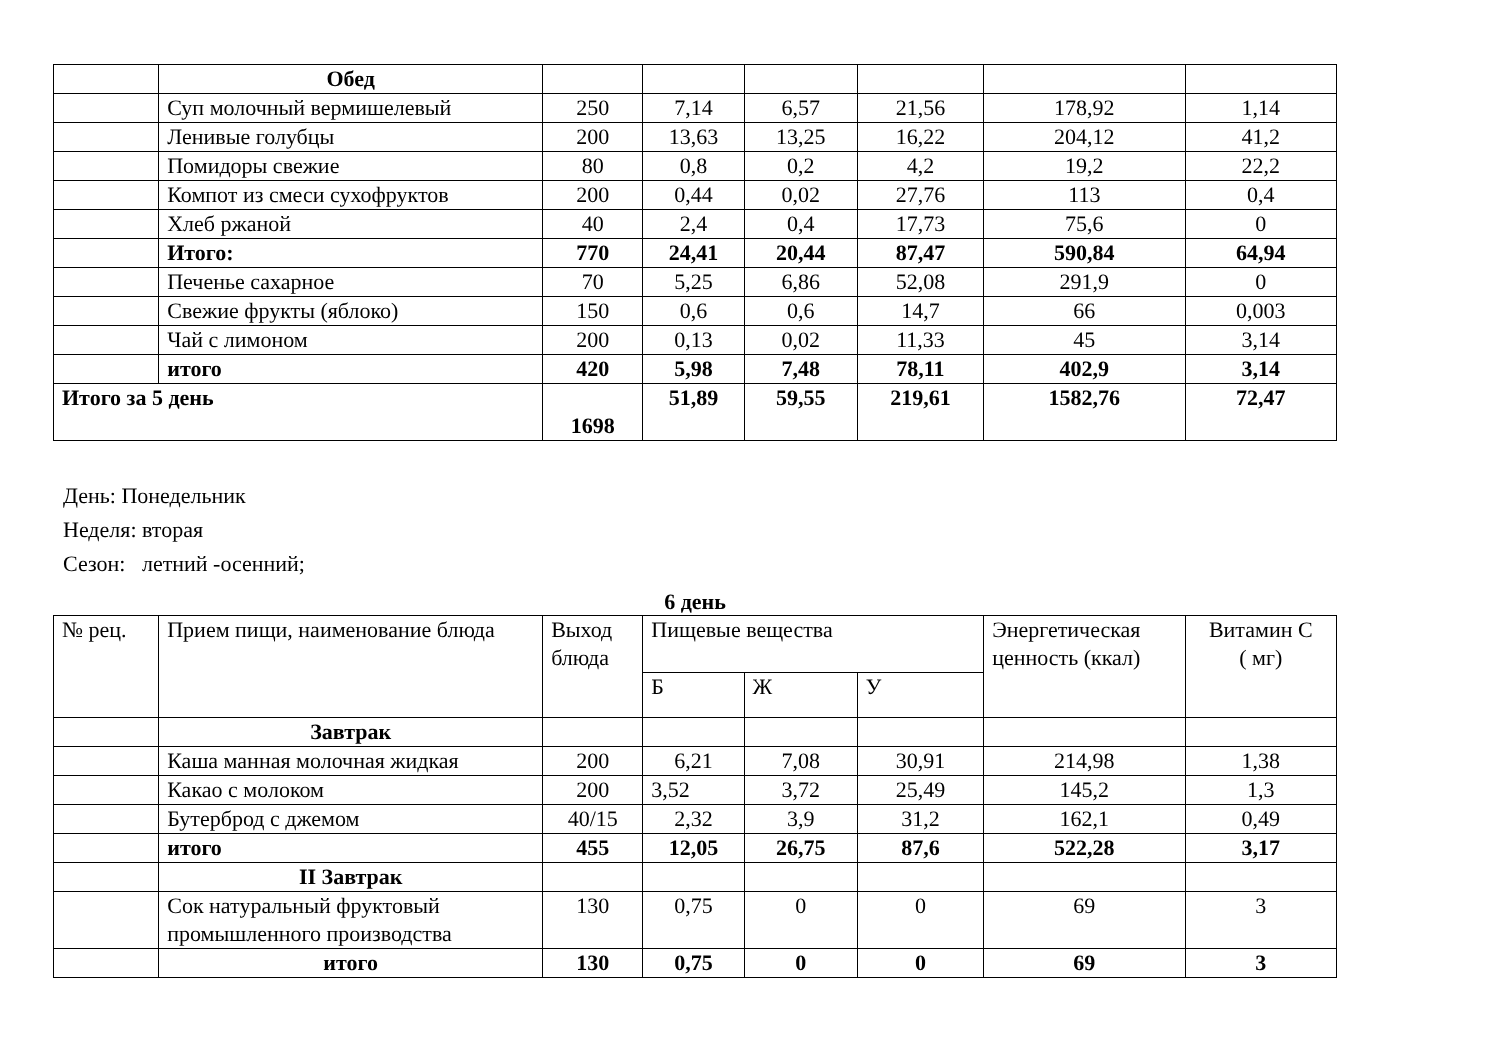| | Обед | | | | | | |
| | Суп молочный вермишелевый | 250 | 7,14 | 6,57 | 21,56 | 178,92 | 1,14 |
| | Ленивые голубцы | 200 | 13,63 | 13,25 | 16,22 | 204,12 | 41,2 |
| | Помидоры свежие | 80 | 0,8 | 0,2 | 4,2 | 19,2 | 22,2 |
| | Компот из смеси сухофруктов | 200 | 0,44 | 0,02 | 27,76 | 113 | 0,4 |
| | Хлеб ржаной | 40 | 2,4 | 0,4 | 17,73 | 75,6 | 0 |
| | Итого: | 770 | 24,41 | 20,44 | 87,47 | 590,84 | 64,94 |
| | Печенье сахарное | 70 | 5,25 | 6,86 | 52,08 | 291,9 | 0 |
| | Свежие фрукты (яблоко) | 150 | 0,6 | 0,6 | 14,7 | 66 | 0,003 |
| | Чай с лимоном | 200 | 0,13 | 0,02 | 11,33 | 45 | 3,14 |
| | итого | 420 | 5,98 | 7,48 | 78,11 | 402,9 | 3,14 |
| Итого за 5 день | | 1698 | 51,89 | 59,55 | 219,61 | 1582,76 | 72,47 |
День: Понедельник
Неделя: вторая
Сезон: летний -осенний;
6 день
| № рец. | Прием пищи, наименование блюда | Выход блюда | Пищевые вещества | | | Энергетическая ценность (ккал) | Витамин С ( мг) |
| | | | Б | Ж | У | | |
| | Завтрак | | | | | | |
| | Каша манная молочная жидкая | 200 | 6,21 | 7,08 | 30,91 | 214,98 | 1,38 |
| | Какао с молоком | 200 | 3,52 | 3,72 | 25,49 | 145,2 | 1,3 |
| | Бутерброд с джемом | 40/15 | 2,32 | 3,9 | 31,2 | 162,1 | 0,49 |
| | итого | 455 | 12,05 | 26,75 | 87,6 | 522,28 | 3,17 |
| | II Завтрак | | | | | | |
| | Сок натуральный фруктовый промышленного производства | 130 | 0,75 | 0 | 0 | 69 | 3 |
| | итого | 130 | 0,75 | 0 | 0 | 69 | 3 |